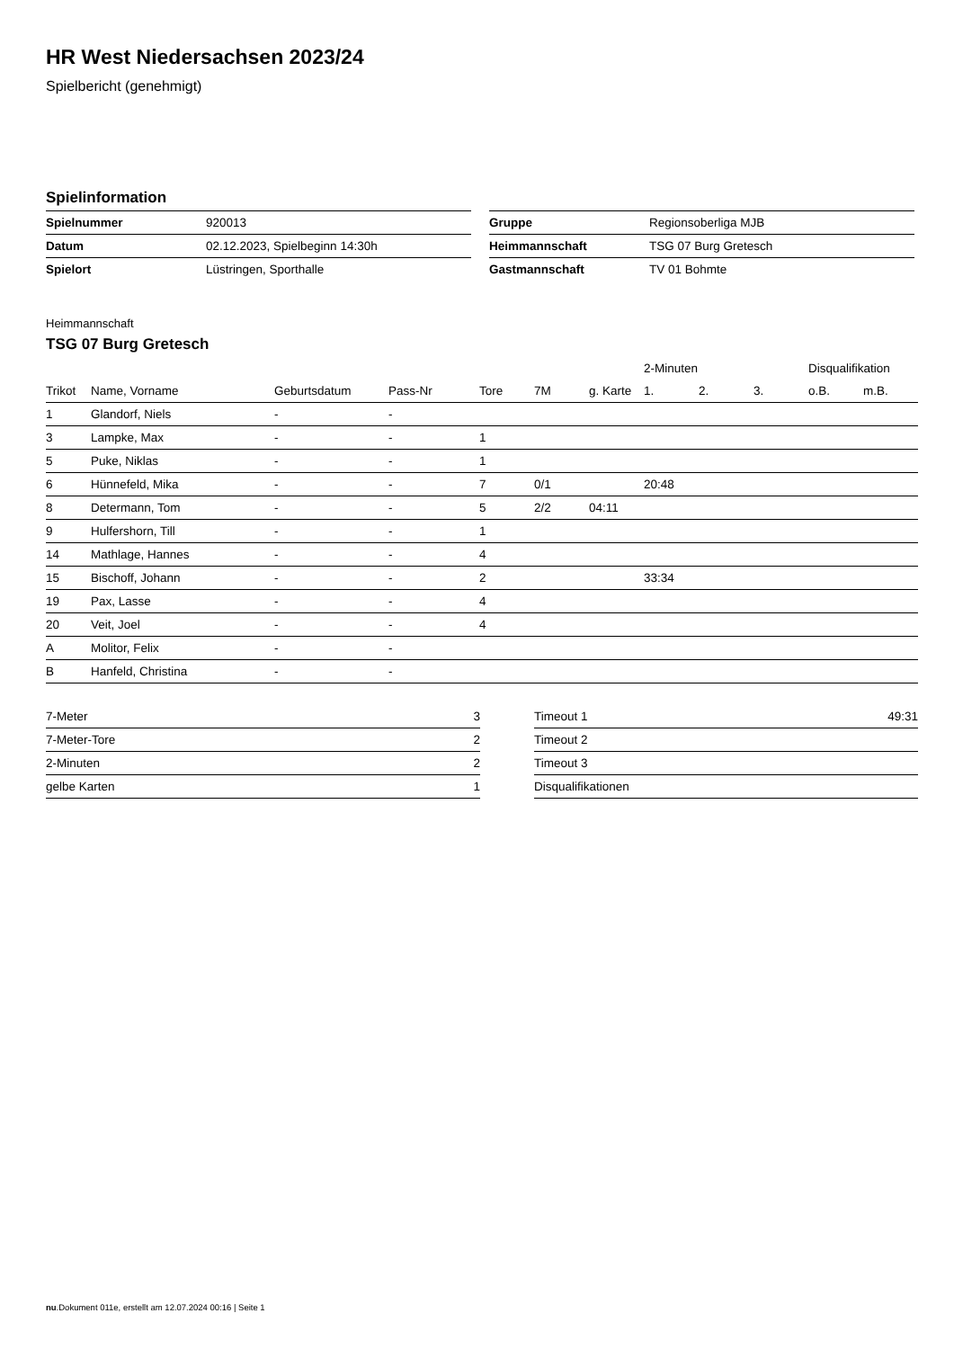HR West Niedersachsen 2023/24
Spielbericht (genehmigt)
Spielinformation
| Spielnummer | 920013 |
| Datum | 02.12.2023, Spielbeginn 14:30h |
| Spielort | Lüstringen, Sporthalle |
| Gruppe | Regionsoberliga MJB |
| Heimmannschaft | TSG 07 Burg Gretesch |
| Gastmannschaft | TV 01 Bohmte |
Heimmannschaft
TSG 07 Burg Gretesch
| | | | | | | | 2-Minuten | | | Disqualifikation | |
| --- | --- | --- | --- | --- | --- | --- | --- | --- | --- | --- | --- |
| Trikot | Name, Vorname | Geburtsdatum | Pass-Nr | Tore | 7M | g. Karte | 1. | 2. | 3. | o.B. | m.B. |
| 1 | Glandorf, Niels | - | - | | | | | | | | |
| 3 | Lampke, Max | - | - | 1 | | | | | | | |
| 5 | Puke, Niklas | - | - | 1 | | | | | | | |
| 6 | Hünnefeld, Mika | - | - | 7 | 0/1 | | 20:48 | | | | |
| 8 | Determann, Tom | - | - | 5 | 2/2 | 04:11 | | | | | |
| 9 | Hulfershorn, Till | - | - | 1 | | | | | | | |
| 14 | Mathlage, Hannes | - | - | 4 | | | | | | | |
| 15 | Bischoff, Johann | - | - | 2 | | | 33:34 | | | | |
| 19 | Pax, Lasse | - | - | 4 | | | | | | | |
| 20 | Veit, Joel | - | - | 4 | | | | | | | |
| A | Molitor, Felix | - | - | | | | | | | | |
| B | Hanfeld, Christina | - | - | | | | | | | | |
| 7-Meter | 3 |
| 7-Meter-Tore | 2 |
| 2-Minuten | 2 |
| gelbe Karten | 1 |
| Timeout 1 | 49:31 |
| Timeout 2 | |
| Timeout 3 | |
| Disqualifikationen | |
nu.Dokument 011e, erstellt am 12.07.2024 00:16 | Seite 1